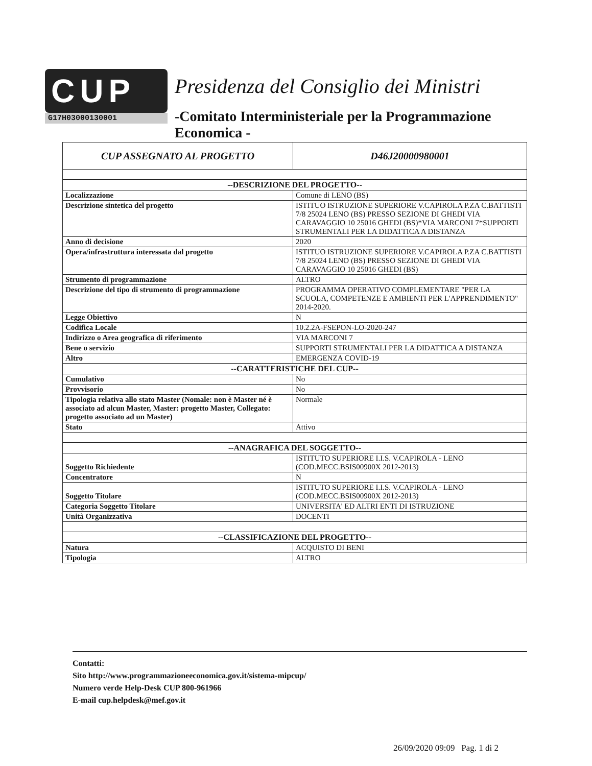CUP
G17H03000130001
Presidenza del Consiglio dei Ministri
-Comitato Interministeriale per la Programmazione Economica -
| CUP ASSEGNATO AL PROGETTO | D46J20000980001 |
| --DESCRIZIONE DEL PROGETTO-- | |
| Localizzazione | Comune di LENO (BS) |
| Descrizione sintetica del progetto | ISTITUO ISTRUZIONE SUPERIORE V.CAPIROLA P.ZA C.BATTISTI 7/8 25024 LENO (BS) PRESSO SEZIONE DI GHEDI VIA CARAVAGGIO 10 25016 GHEDI (BS)*VIA MARCONI 7*SUPPORTI STRUMENTALI PER LA DIDATTICA A DISTANZA |
| Anno di decisione | 2020 |
| Opera/infrastruttura interessata dal progetto | ISTITUO ISTRUZIONE SUPERIORE V.CAPIROLA P.ZA C.BATTISTI 7/8 25024 LENO (BS) PRESSO SEZIONE DI GHEDI VIA CARAVAGGIO 10 25016 GHEDI (BS) |
| Strumento di programmazione | ALTRO |
| Descrizione del tipo di strumento di programmazione | PROGRAMMA OPERATIVO COMPLEMENTARE "PER LA SCUOLA, COMPETENZE E AMBIENTI PER L'APPRENDIMENTO" 2014-2020. |
| Legge Obiettivo | N |
| Codifica Locale | 10.2.2A-FSEPON-LO-2020-247 |
| Indirizzo o Area geografica di riferimento | VIA MARCONI 7 |
| Bene o servizio | SUPPORTI STRUMENTALI PER LA DIDATTICA A DISTANZA |
| Altro | EMERGENZA COVID-19 |
| --CARATTERISTICHE DEL CUP-- | |
| Cumulativo | No |
| Provvisorio | No |
| Tipologia relativa allo stato Master (Nomale: non è Master né è associato ad alcun Master, Master: progetto Master, Collegato: progetto associato ad un Master) | Normale |
| Stato | Attivo |
| --ANAGRAFICA DEL SOGGETTO-- | |
| Soggetto Richiedente | ISTITUTO SUPERIORE I.I.S. V.CAPIROLA - LENO (COD.MECC.BSIS00900X 2012-2013) |
| Concentratore | N |
| Soggetto Titolare | ISTITUTO SUPERIORE I.I.S. V.CAPIROLA - LENO (COD.MECC.BSIS00900X 2012-2013) |
| Categoria Soggetto Titolare | UNIVERSITA' ED ALTRI ENTI DI ISTRUZIONE |
| Unità Organizzativa | DOCENTI |
| --CLASSIFICAZIONE DEL PROGETTO-- | |
| Natura | ACQUISTO DI BENI |
| Tipologia | ALTRO |
Contatti:
Sito http://www.programmazioneeconomica.gov.it/sistema-mipcup/
Numero verde Help-Desk CUP 800-961966
E-mail cup.helpdesk@mef.gov.it
26/09/2020 09:09 Pag. 1 di 2